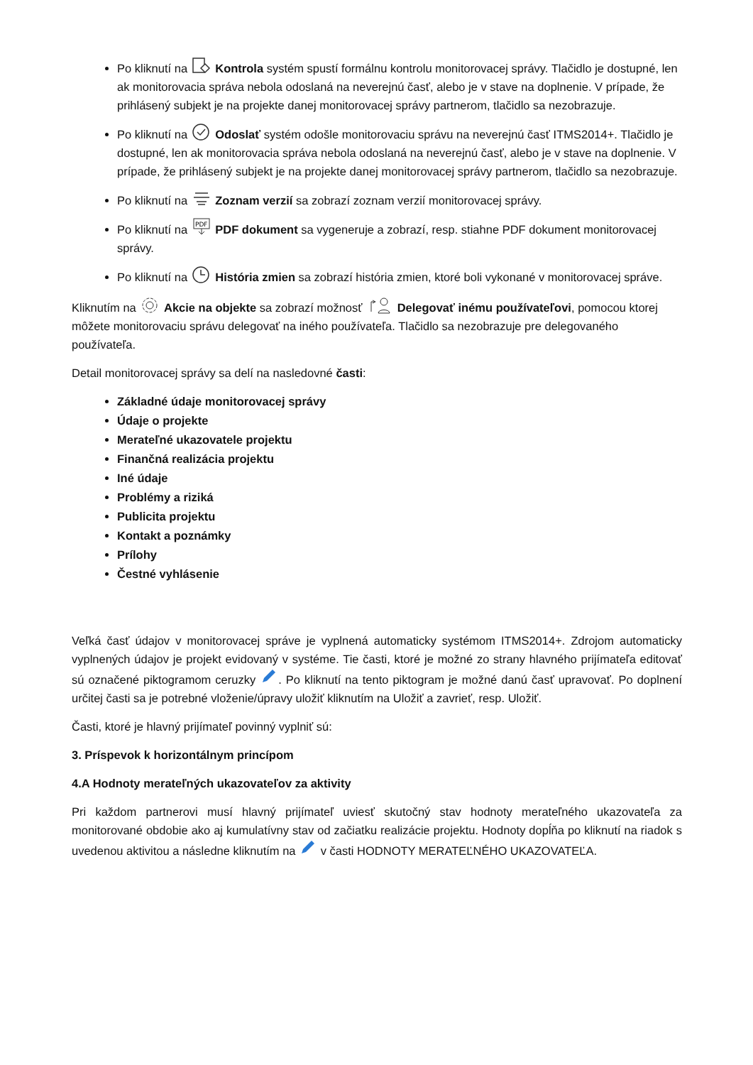Po kliknutí na Kontrola systém spustí formálnu kontrolu monitorovacej správy. Tlačidlo je dostupné, len ak monitorovacia správa nebola odoslaná na neverejnú časť, alebo je v stave na doplnenie. V prípade, že prihlásený subjekt je na projekte danej monitorovacej správy partnerom, tlačidlo sa nezobrazuje.
Po kliknutí na Odoslať systém odošle monitorovaciu správu na neverejnú časť ITMS2014+. Tlačidlo je dostupné, len ak monitorovacia správa nebola odoslaná na neverejnú časť, alebo je v stave na doplnenie. V prípade, že prihlásený subjekt je na projekte danej monitorovacej správy partnerom, tlačidlo sa nezobrazuje.
Po kliknutí na Zoznam verzií sa zobrazí zoznam verzií monitorovacej správy.
Po kliknutí na
PDF
PDF dokument sa vygeneruje a zobrazí, resp. stiahne PDF dokument monitorovacej správy.
Po kliknutí na História zmien sa zobrazí história zmien, ktoré boli vykonané v monitorovacej správe.
Kliknutím na Akcie na objekte sa zobrazí možnosť Delegovať inému používateľovi, pomocou ktorej môžete monitorovaciu správu delegovať na iného používateľa. Tlačidlo sa nezobrazuje pre delegovaného používateľa.
Detail monitorovacej správy sa delí na nasledovné časti:
Základné údaje monitorovacej správy
Údaje o projekte
Merateľné ukazovatele projektu
Finančná realizácia projektu
Iné údaje
Problémy a riziká
Publicita projektu
Kontakt a poznámky
Prílohy
Čestné vyhlásenie
Veľká časť údajov v monitorovacej správe je vyplnená automaticky systémom ITMS2014+. Zdrojom automaticky vyplnených údajov je projekt evidovaný v systéme. Tie časti, ktoré je možné zo strany hlavného prijímateľa editovať sú označené piktogramom ceruzky . Po kliknutí na tento piktogram je možné danú časť upravovať. Po doplnení určitej časti sa je potrebné vloženie/úpravy uložiť kliknutím na Uložiť a zavrieť, resp. Uložiť.
Časti, ktoré je hlavný prijímateľ povinný vyplniť sú:
3. Príspevok k horizontálnym princípom
4.A Hodnoty merateľných ukazovateľov za aktivity
Pri každom partnerovi musí hlavný prijímateľ uviesť skutočný stav hodnoty merateľného ukazovateľa za monitorované obdobie ako aj kumulatívny stav od začiatku realizácie projektu. Hodnoty dopĺňa po kliknutí na riadok s uvedenou aktivitou a následne kliknutím na v časti HODNOTY MERATEĽNÉHO UKAZOVATEĽA.